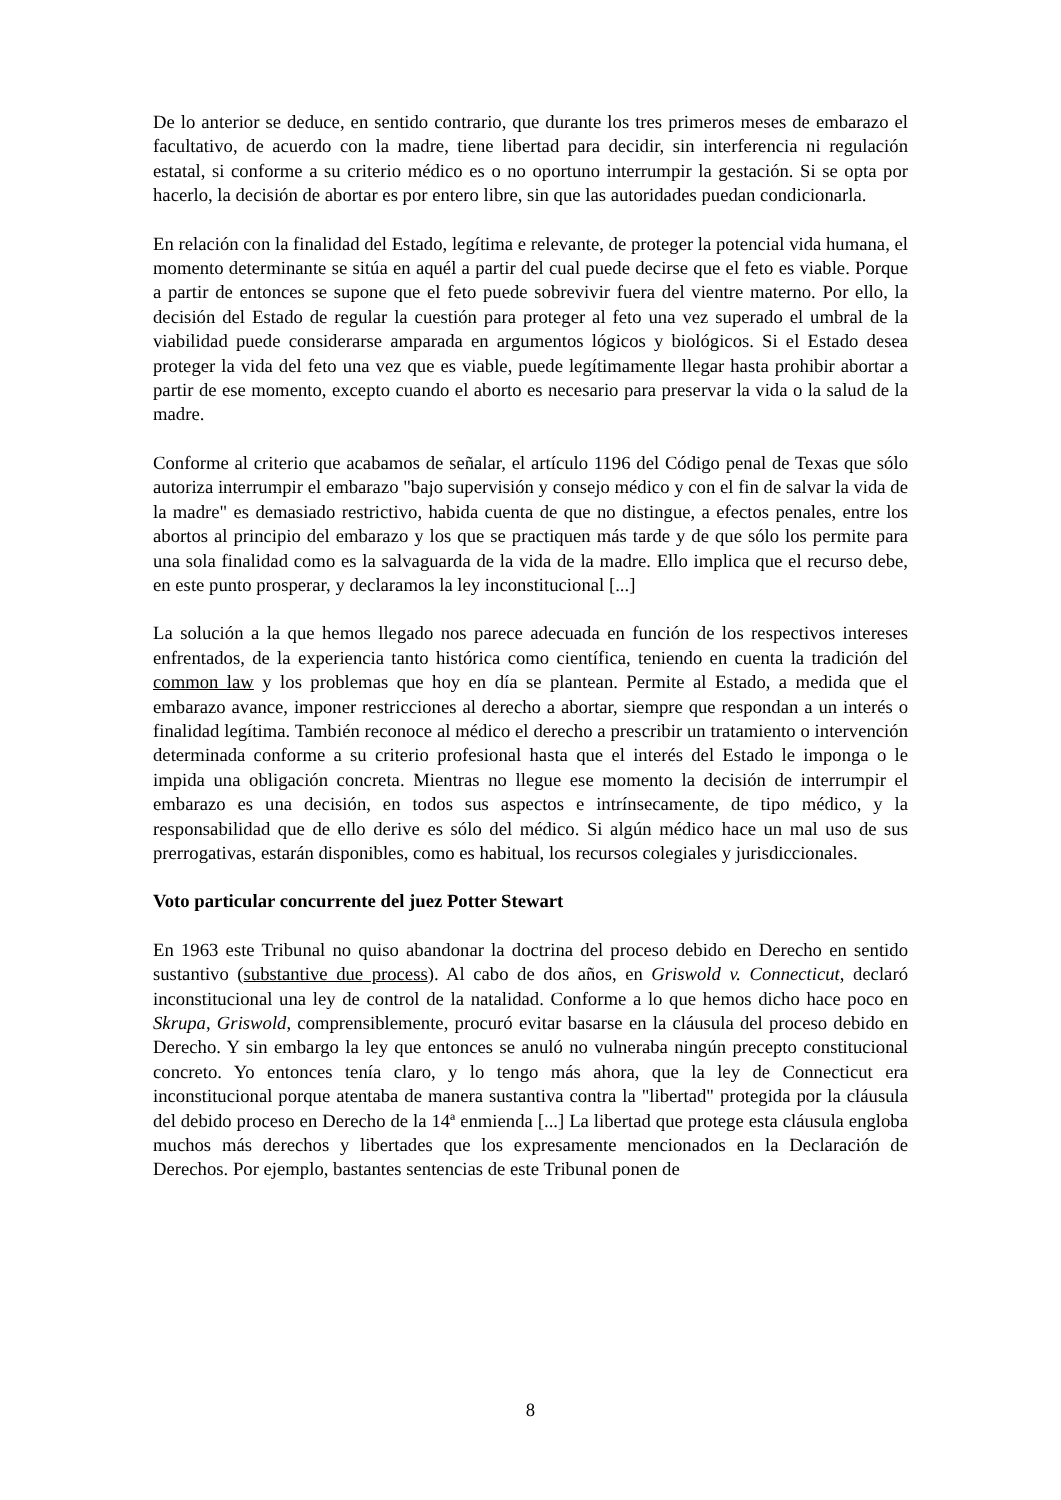De lo anterior se deduce, en sentido contrario, que durante los tres primeros meses de embarazo el facultativo, de acuerdo con la madre, tiene libertad para decidir, sin interferencia ni regulación estatal, si conforme a su criterio médico es o no oportuno interrumpir la gestación. Si se opta por hacerlo, la decisión de abortar es por entero libre, sin que las autoridades puedan condicionarla.
En relación con la finalidad del Estado, legítima e relevante, de proteger la potencial vida humana, el momento determinante se sitúa en aquél a partir del cual puede decirse que el feto es viable. Porque a partir de entonces se supone que el feto puede sobrevivir fuera del vientre materno. Por ello, la decisión del Estado de regular la cuestión para proteger al feto una vez superado el umbral de la viabilidad puede considerarse amparada en argumentos lógicos y biológicos. Si el Estado desea proteger la vida del feto una vez que es viable, puede legítimamente llegar hasta prohibir abortar a partir de ese momento, excepto cuando el aborto es necesario para preservar la vida o la salud de la madre.
Conforme al criterio que acabamos de señalar, el artículo 1196 del Código penal de Texas que sólo autoriza interrumpir el embarazo "bajo supervisión y consejo médico y con el fin de salvar la vida de la madre" es demasiado restrictivo, habida cuenta de que no distingue, a efectos penales, entre los abortos al principio del embarazo y los que se practiquen más tarde y de que sólo los permite para una sola finalidad como es la salvaguarda de la vida de la madre. Ello implica que el recurso debe, en este punto prosperar, y declaramos la ley inconstitucional [...]
La solución a la que hemos llegado nos parece adecuada en función de los respectivos intereses enfrentados, de la experiencia tanto histórica como científica, teniendo en cuenta la tradición del common law y los problemas que hoy en día se plantean. Permite al Estado, a medida que el embarazo avance, imponer restricciones al derecho a abortar, siempre que respondan a un interés o finalidad legítima. También reconoce al médico el derecho a prescribir un tratamiento o intervención determinada conforme a su criterio profesional hasta que el interés del Estado le imponga o le impida una obligación concreta. Mientras no llegue ese momento la decisión de interrumpir el embarazo es una decisión, en todos sus aspectos e intrínsecamente, de tipo médico, y la responsabilidad que de ello derive es sólo del médico. Si algún médico hace un mal uso de sus prerrogativas, estarán disponibles, como es habitual, los recursos colegiales y jurisdiccionales.
Voto particular concurrente del juez Potter Stewart
En 1963 este Tribunal no quiso abandonar la doctrina del proceso debido en Derecho en sentido sustantivo (substantive due process). Al cabo de dos años, en Griswold v. Connecticut, declaró inconstitucional una ley de control de la natalidad. Conforme a lo que hemos dicho hace poco en Skrupa, Griswold, comprensiblemente, procuró evitar basarse en la cláusula del proceso debido en Derecho. Y sin embargo la ley que entonces se anuló no vulneraba ningún precepto constitucional concreto. Yo entonces tenía claro, y lo tengo más ahora, que la ley de Connecticut era inconstitucional porque atentaba de manera sustantiva contra la "libertad" protegida por la cláusula del debido proceso en Derecho de la 14ª enmienda [...] La libertad que protege esta cláusula engloba muchos más derechos y libertades que los expresamente mencionados en la Declaración de Derechos. Por ejemplo, bastantes sentencias de este Tribunal ponen de
8